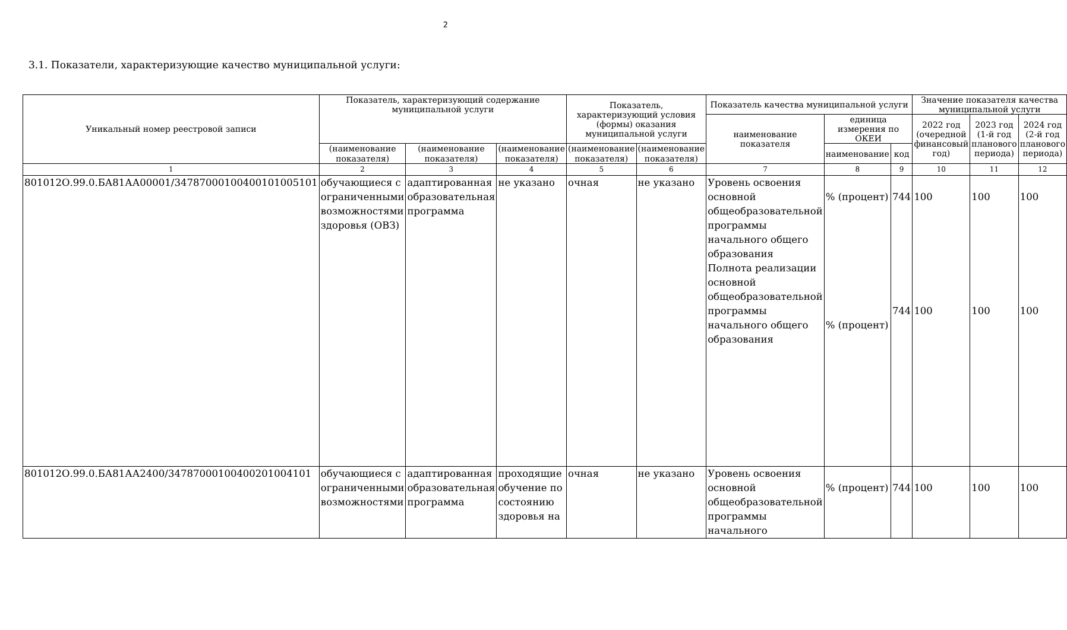2
3.1. Показатели, характеризующие качество муниципальной услуги:
| Уникальный номер реестровой записи | Показатель, характеризующий содержание муниципальной услуги | | | Показатель, характеризующий условия (формы) оказания муниципальной услуги | | Показатель качества муниципальной услуги | | | Значение показателя качества муниципальной услуги | | |
| --- | --- | --- | --- | --- | --- | --- | --- | --- | --- | --- | --- |
| | | | | | | наименование показателя | единица измерения по ОКЕИ | | 2022 год (очередной финансовый год) | 2023 год (1-й год планового периода) | 2024 год (2-й год планового периода) |
| | (наименование показателя) | (наименование показателя) | (наименование показателя) | (наименование показателя) | (наименование показателя) | | наименование | код | | | |
| 1 | 2 | 3 | 4 | 5 | 6 | 7 | 8 | 9 | 10 | 11 | 12 |
| 801012О.99.0.БА81АА00001/34787000100400101005101 | обучающиеся с ограниченными возможностями здоровья (ОВЗ) | адаптированная образовательная программа | не указано | очная | не указано | Уровень освоения основной общеобразовательной программы начального общего образования Полнота реализации основной общеобразовательной программы начального общего образования | % (процент) % (процент) | 744 744 | 100 100 | 100 100 | 100 100 |
| 801012О.99.0.БА81АА2400/34787000100400201004101 | обучающиеся с ограниченными возможностями | адаптированная образовательная программа | проходящие обучение по состоянию здоровья на | очная | не указано | Уровень освоения основной общеобразовательной программы начального | % (процент) | 744 | 100 | 100 | 100 |